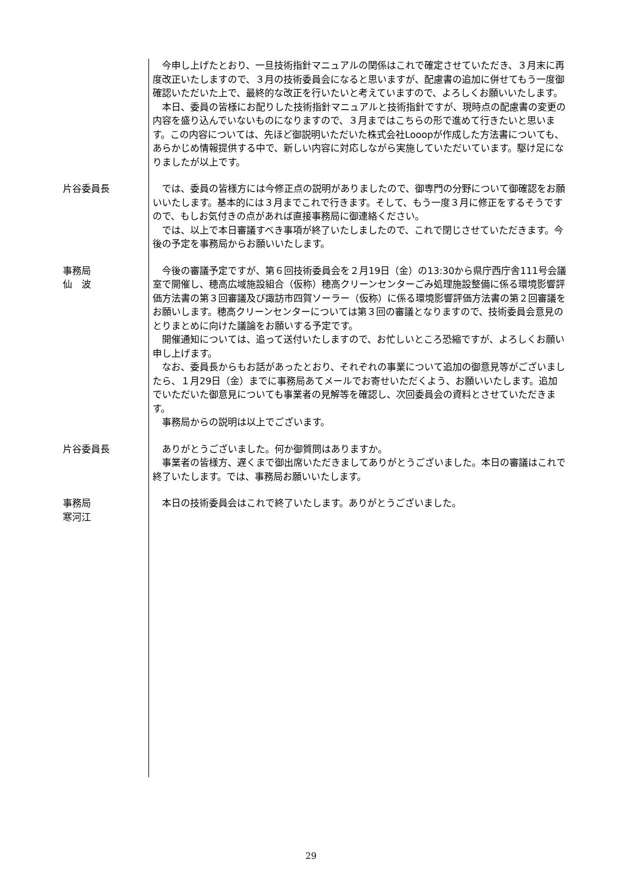今申し上げたとおり、一旦技術指針マニュアルの関係はこれで確定させていただき、３月末に再度改正いたしますので、３月の技術委員会になると思いますが、配慮書の追加に併せてもう一度御確認いただいた上で、最終的な改正を行いたいと考えていますので、よろしくお願いいたします。
本日、委員の皆様にお配りした技術指針マニュアルと技術指針ですが、現時点の配慮書の変更の内容を盛り込んでいないものになりますので、３月まではこちらの形で進めて行きたいと思います。この内容については、先ほど御説明いただいた株式会社Looopが作成した方法書についても、あらかじめ情報提供する中で、新しい内容に対応しながら実施していただいています。駆け足になりましたが以上です。
片谷委員長 では、委員の皆様方には今修正点の説明がありましたので、御専門の分野について御確認をお願いいたします。基本的には３月までこれで行きます。そして、もう一度３月に修正をするそうですので、もしお気付きの点があれば直接事務局に御連絡ください。
では、以上で本日審議すべき事項が終了いたしましたので、これで閉じさせていただきます。今後の予定を事務局からお願いいたします。
事務局
仙　波
今後の審議予定ですが、第６回技術委員会を２月19日（金）の13:30から県庁西庁舎111号会議室で開催し、穂高広域施設組合（仮称）穂高クリーンセンターごみ処理施設整備に係る環境影響評価方法書の第３回審議及び諏訪市四賀ソーラー（仮称）に係る環境影響評価方法書の第２回審議をお願いします。穂高クリーンセンターについては第３回の審議となりますので、技術委員会意見のとりまとめに向けた議論をお願いする予定です。
開催通知については、追って送付いたしますので、お忙しいところ恐縮ですが、よろしくお願い申し上げます。
なお、委員長からもお話があったとおり、それぞれの事業について追加の御意見等がございましたら、１月29日（金）までに事務局あてメールでお寄せいただくよう、お願いいたします。追加でいただいた御意見についても事業者の見解等を確認し、次回委員会の資料とさせていただきます。
事務局からの説明は以上でございます。
片谷委員長 ありがとうございました。何か御質問はありますか。
事業者の皆様方、遅くまで御出席いただきましてありがとうございました。本日の審議はこれで終了いたします。では、事務局お願いいたします。
事務局
寒河江
本日の技術委員会はこれで終了いたします。ありがとうございました。
29